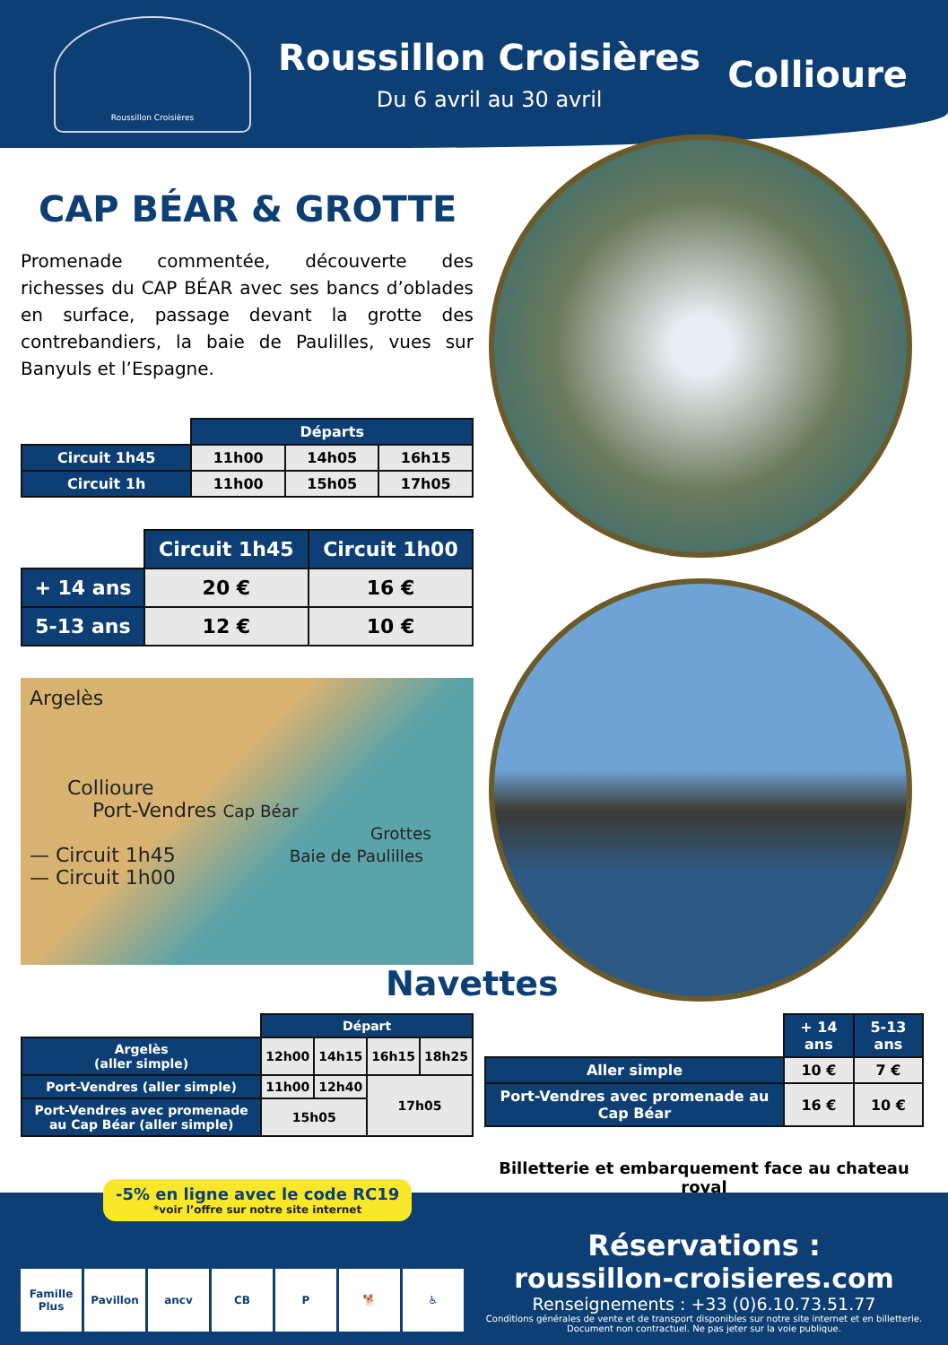Roussillon Croisières
Roussillon Croisières
Du 6 avril au 30 avril
Collioure
CAP BÉAR & GROTTE
Promenade commentée, découverte des richesses du CAP BÉAR avec ses bancs d’oblades en surface, passage devant la grotte des contrebandiers, la baie de Paulilles, vues sur Banyuls et l’Espagne.
| | Départs | | |
| Circuit 1h45 | 11h00 | 14h05 | 16h15 |
| Circuit 1h | 11h00 | 15h05 | 17h05 |
| | Circuit 1h45 | Circuit 1h00 |
| + 14 ans | 20 € | 16 € |
| 5-13 ans | 12 € | 10 € |
Argelès
Collioure
Port-Vendres Cap Béar
Grottes
— Circuit 1h45 Baie de Paulilles
— Circuit 1h00
Navettes
| | Départ | | | |
| Argelès (aller simple) | 12h00 | 14h15 | 16h15 | 18h25 |
| Port-Vendres (aller simple) | 11h00 | 12h40 | 17h05 | |
| Port-Vendres avec promenade au Cap Béar (aller simple) | 15h05 | | | |
| | + 14 ans | 5-13 ans |
| Aller simple | 10 € | 7 € |
| Port-Vendres avec promenade au Cap Béar | 16 € | 10 € |
Billetterie et embarquement face au chateau royal
-5% en ligne avec le code RC19
*voir l’offre sur notre site internet
Famille Plus Pavillon ancv CB P 🐕 ♿
Réservations :
roussillon-croisieres.com
Renseignements : +33 (0)6.10.73.51.77
Conditions générales de vente et de transport disponibles sur notre site internet et en billetterie. Document non contractuel. Ne pas jeter sur la voie publique.